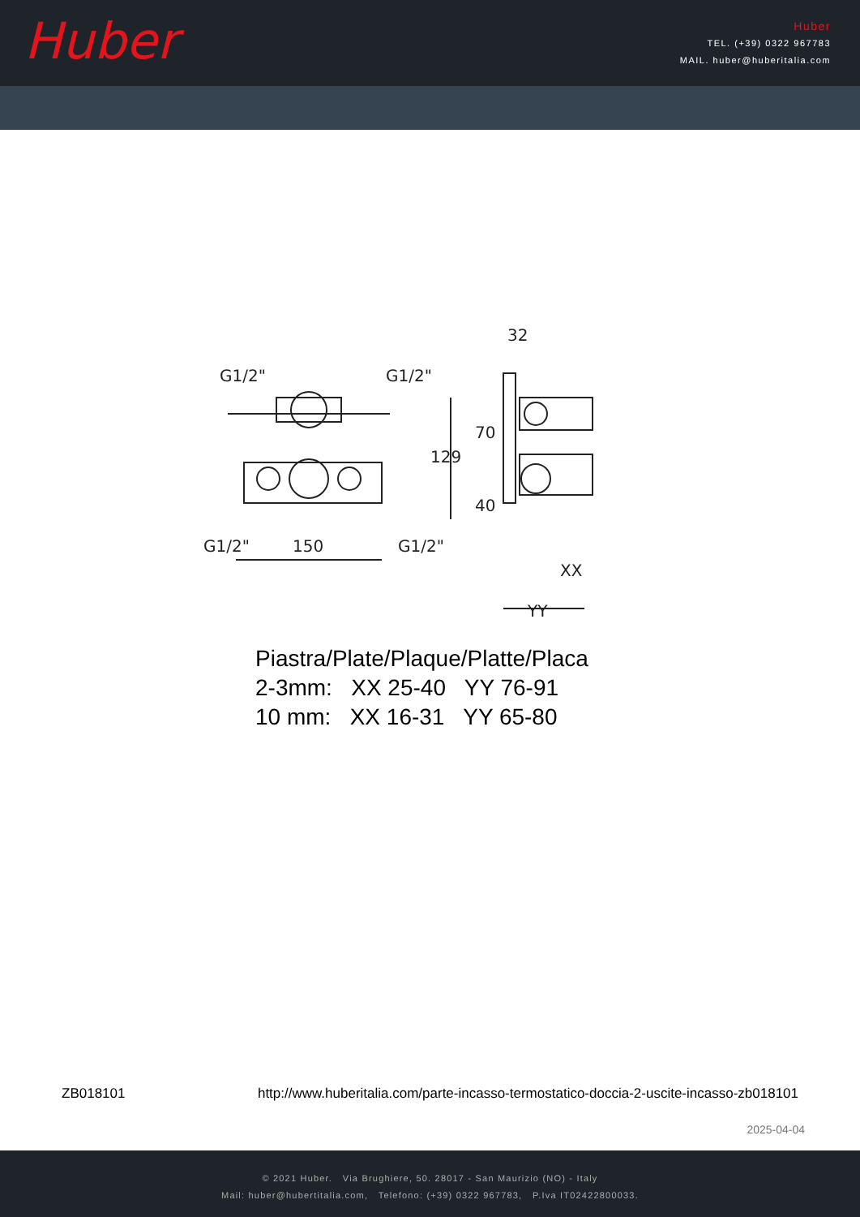Huber
Huber
TEL. (+39) 0322 967783
MAIL. huber@huberitalia.com
150
32
XX
YY
G1/2"
G1/2"
G1/2"
G1/2"
129
70
40
Piastra/Plate/Plaque/Platte/Placa
2-3mm: XX 25-40 YY 76-91
10 mm: XX 16-31 YY 65-80
ZB018101 http://www.huberitalia.com/parte-incasso-termostatico-doccia-2-uscite-incasso-zb018101
2025-04-04
© 2021 Huber. Via Brughiere, 50. 28017 - San Maurizio (NO) - Italy
Mail: huber@hubertitalia.com, Telefono: (+39) 0322 967783, P.Iva IT02422800033.